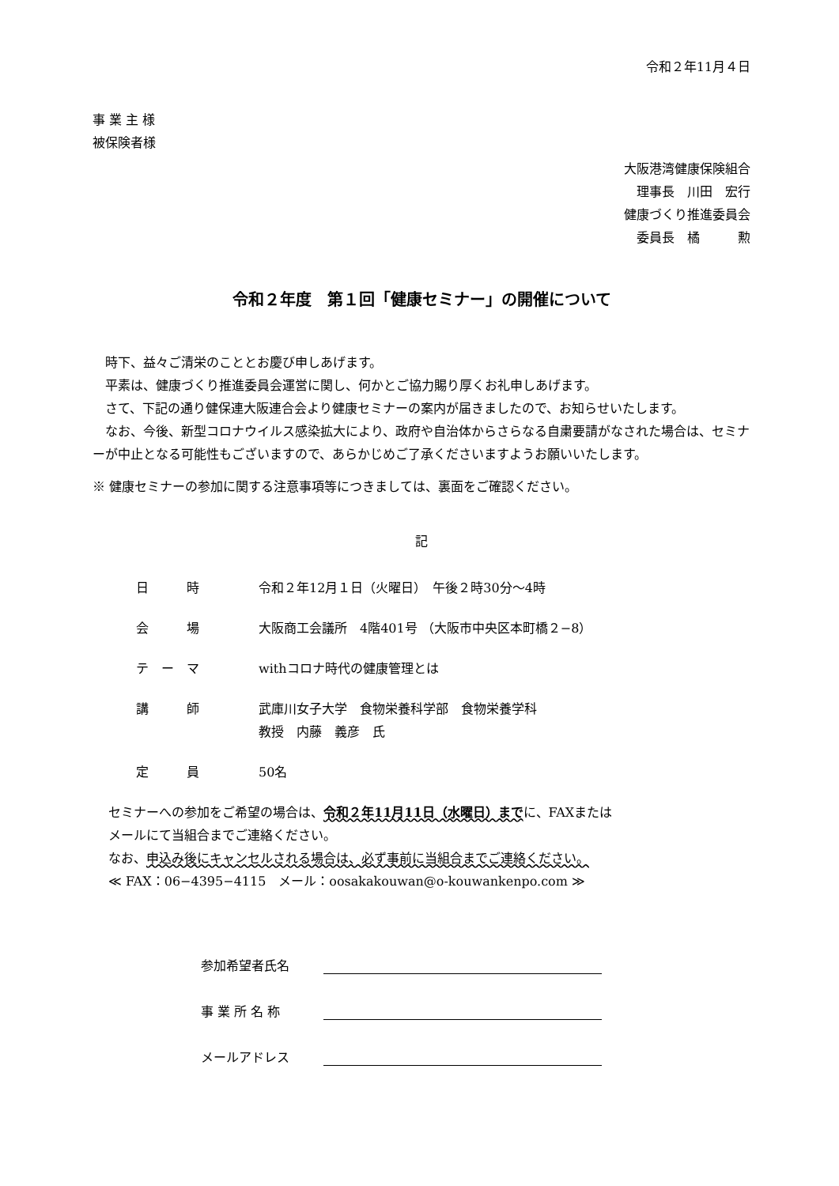令和２年11月４日
事 業 主 様
被保険者様
大阪港湾健康保険組合
　理事長　川田　宏行
健康づくり推進委員会
　委員長　橘　　　勲
令和２年度　第１回「健康セミナー」の開催について
時下、益々ご清栄のこととお慶び申しあげます。
平素は、健康づくり推進委員会運営に関し、何かとご協力賜り厚くお礼申しあげます。
さて、下記の通り健保連大阪連合会より健康セミナーの案内が届きましたので、お知らせいたします。
なお、今後、新型コロナウイルス感染拡大により、政府や自治体からさらなる自粛要請がなされた場合は、セミナーが中止となる可能性もございますので、あらかじめご了承くださいますようお願いいたします。
※ 健康セミナーの参加に関する注意事項等につきましては、裏面をご確認ください。
記
| 日 時 | 令和２年12月１日（火曜日） 午後２時30分～4時 |
| 会 場 | 大阪商工会議所 4階401号 （大阪市中央区本町橋２−8） |
| テ ー マ | withコロナ時代の健康管理とは |
| 講 師 | 武庫川女子大学 食物栄養科学部 食物栄養学科 教授 内藤 義彦 氏 |
| 定 員 | 50名 |
セミナーへの参加をご希望の場合は、令和２年11月11日（水曜日）までに、FAXまたは
メールにて当組合までご連絡ください。
なお、申込み後にキャンセルされる場合は、必ず事前に当組合までご連絡ください。
≪ FAX：06−4395−4115　メール：oosakakouwan@o-kouwankenpo.com ≫
参加希望者氏名
事 業 所 名 称
メールアドレス